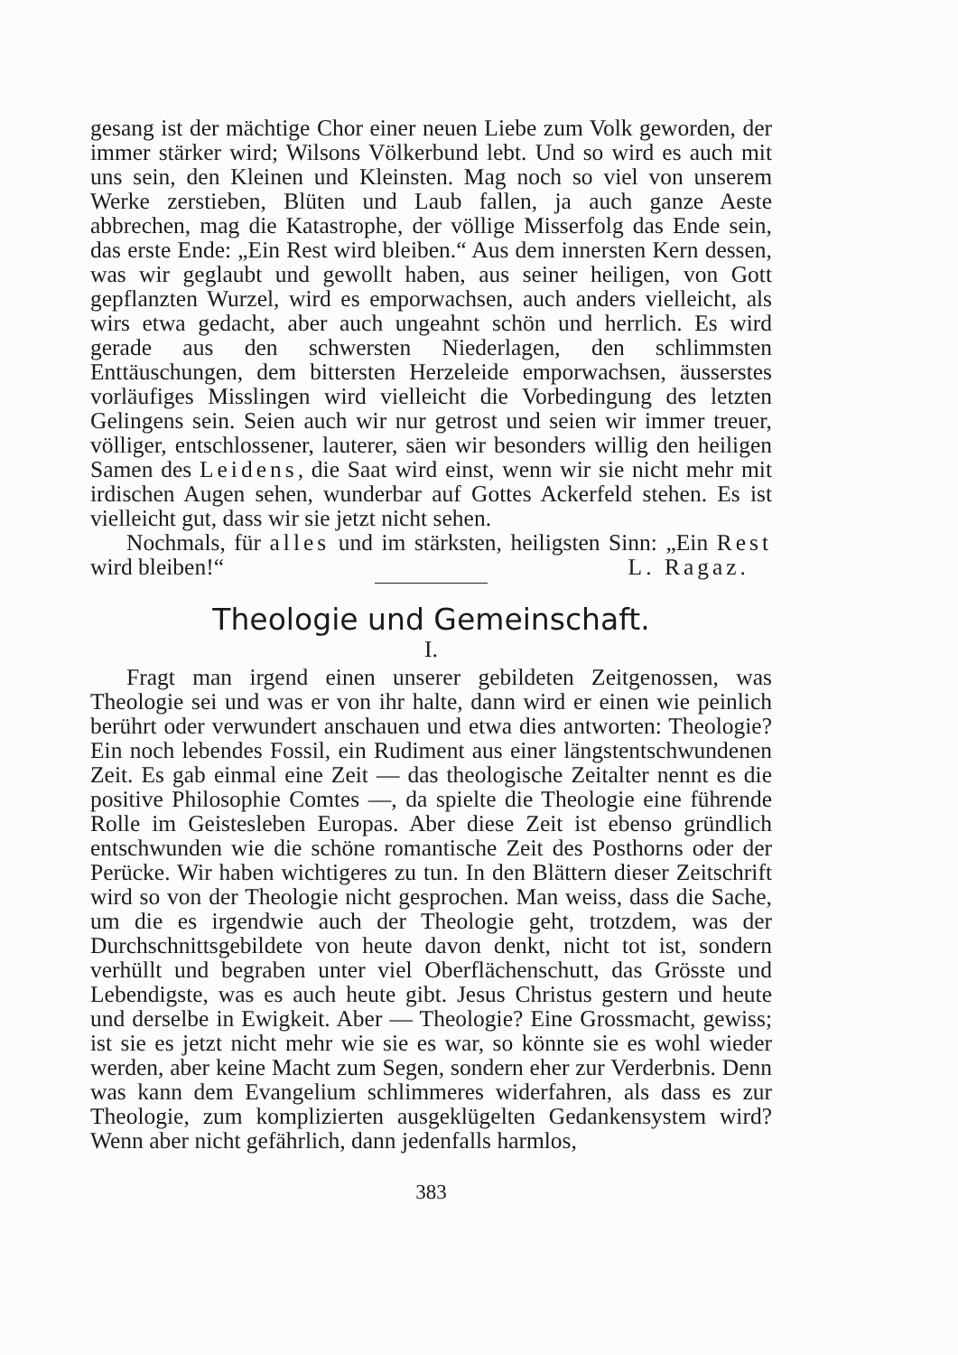gesang ist der mächtige Chor einer neuen Liebe zum Volk geworden, der immer stärker wird; Wilsons Völkerbund lebt. Und so wird es auch mit uns sein, den Kleinen und Kleinsten. Mag noch so viel von unserem Werke zerstieben, Blüten und Laub fallen, ja auch ganze Aeste abbrechen, mag die Katastrophe, der völlige Misserfolg das Ende sein, das erste Ende: „Ein Rest wird bleiben.“ Aus dem innersten Kern dessen, was wir geglaubt und gewollt haben, aus seiner heiligen, von Gott gepflanzten Wurzel, wird es emporwachsen, auch anders vielleicht, als wirs etwa gedacht, aber auch ungeahnt schön und herrlich. Es wird gerade aus den schwersten Niederlagen, den schlimmsten Enttäuschungen, dem bittersten Herzeleide emporwachsen, äusserstes vorläufiges Misslingen wird vielleicht die Vorbedingung des letzten Gelingens sein. Seien auch wir nur getrost und seien wir immer treuer, völliger, entschlossener, lauterer, säen wir besonders willig den heiligen Samen des Leidens, die Saat wird einst, wenn wir sie nicht mehr mit irdischen Augen sehen, wunderbar auf Gottes Ackerfeld stehen. Es ist vielleicht gut, dass wir sie jetzt nicht sehen.
Nochmals, für alles und im stärksten, heiligsten Sinn: „Ein Rest wird bleiben!“ L. Ragaz.
Theologie und Gemeinschaft.
I.
Fragt man irgend einen unserer gebildeten Zeitgenossen, was Theologie sei und was er von ihr halte, dann wird er einen wie peinlich berührt oder verwundert anschauen und etwa dies antworten: Theologie? Ein noch lebendes Fossil, ein Rudiment aus einer längstentschwundenen Zeit. Es gab einmal eine Zeit — das theologische Zeitalter nennt es die positive Philosophie Comtes —, da spielte die Theologie eine führende Rolle im Geistesleben Europas. Aber diese Zeit ist ebenso gründlich entschwunden wie die schöne romantische Zeit des Posthorns oder der Perücke. Wir haben wichtigeres zu tun. In den Blättern dieser Zeitschrift wird so von der Theologie nicht gesprochen. Man weiss, dass die Sache, um die es irgendwie auch der Theologie geht, trotzdem, was der Durchschnittsgebildete von heute davon denkt, nicht tot ist, sondern verhüllt und begraben unter viel Oberflächenschutt, das Grösste und Lebendigste, was es auch heute gibt. Jesus Christus gestern und heute und derselbe in Ewigkeit. Aber — Theologie? Eine Grossmacht, gewiss; ist sie es jetzt nicht mehr wie sie es war, so könnte sie es wohl wieder werden, aber keine Macht zum Segen, sondern eher zur Verderbnis. Denn was kann dem Evangelium schlimmeres widerfahren, als dass es zur Theologie, zum komplizierten ausgeklügelten Gedankensystem wird? Wenn aber nicht gefährlich, dann jedenfalls harmlos,
383